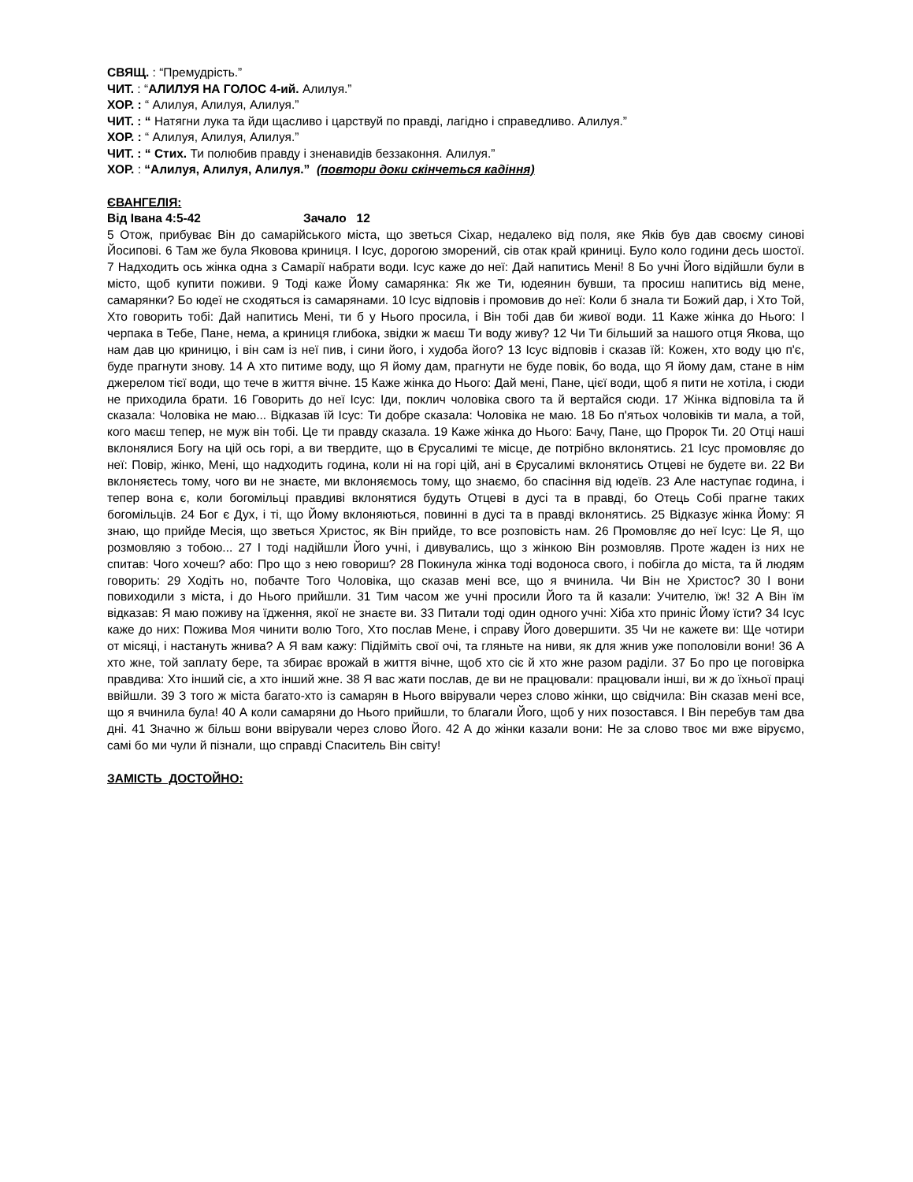СВЯЩ. : “Премудрість.”
ЧИТ. : “АЛИЛУЯ НА ГОЛОС 4-ий. Алилуя.”
ХОР. : “ Алилуя, Алилуя, Алилуя.”
ЧИТ. : “ Натягни лука та йди щасливо і царствуй по правді, лагідно і справедливо. Алилуя.”
ХОР. : “ Алилуя, Алилуя, Алилуя.”
ЧИТ. : “ Стих. Ти полюбив правду і зненавидів беззаконня. Алилуя.”
ХОР. : “Алилуя, Алилуя, Алилуя.” (повтори доки скінчеться кадіння)
ЄВАНГЕЛІЯ:
Від Івана 4:5-42 Зачало 12
5 Отож, прибуває Він до самарійського міста, що зветься Сіхар, недалеко від поля, яке Яків був дав своєму синові Йосипові. 6 Там же була Яковова криниця. І Ісус, дорогою зморений, сів отак край криниці. Було коло години десь шостої. 7 Надходить ось жінка одна з Самарії набрати води. Ісус каже до неї: Дай напитись Мені! 8 Бо учні Його відійшли були в місто, щоб купити поживи. 9 Тоді каже Йому самарянка: Як же Ти, юдеянин бувши, та просиш напитись від мене, самарянки? Бо юдеї не сходяться із самарянами. 10 Ісус відповів і промовив до неї: Коли б знала ти Божий дар, і Хто Той, Хто говорить тобі: Дай напитись Мені, ти б у Нього просила, і Він тобі дав би живої води. 11 Каже жінка до Нього: І черпака в Тебе, Пане, нема, а криниця глибока, звідки ж маєш Ти воду живу? 12 Чи Ти більший за нашого отця Якова, що нам дав цю криницю, і він сам із неї пив, і сини його, і худоба його? 13 Ісус відповів і сказав їй: Кожен, хто воду цю п'є, буде прагнути знову. 14 А хто питиме воду, що Я йому дам, прагнути не буде повік, бо вода, що Я йому дам, стане в нім джерелом тієї води, що тече в життя вічне. 15 Каже жінка до Нього: Дай мені, Пане, цієї води, щоб я пити не хотіла, і сюди не приходила брати. 16 Говорить до неї Ісус: Іди, поклич чоловіка свого та й вертайся сюди. 17 Жінка відповіла та й сказала: Чоловіка не маю... Відказав їй Ісус: Ти добре сказала: Чоловіка не маю. 18 Бо п'ятьох чоловіків ти мала, а той, кого маєш тепер, не муж він тобі. Це ти правду сказала. 19 Каже жінка до Нього: Бачу, Пане, що Пророк Ти. 20 Отці наші вклонялися Богу на цій ось горі, а ви твердите, що в Єрусалимі те місце, де потрібно вклонятись. 21 Ісус промовляє до неї: Повір, жінко, Мені, що надходить година, коли ні на горі цій, ані в Єрусалимі вклонятись Отцеві не будете ви. 22 Ви вклоняєтесь тому, чого ви не знаєте, ми вклоняємось тому, що знаємо, бо спасіння від юдеїв. 23 Але наступає година, і тепер вона є, коли богомільці правдиві вклонятися будуть Отцеві в дусі та в правді, бо Отець Собі прагне таких богомільців. 24 Бог є Дух, і ті, що Йому вклоняються, повинні в дусі та в правді вклонятись. 25 Відказує жінка Йому: Я знаю, що прийде Месія, що зветься Христос, як Він прийде, то все розповість нам. 26 Промовляє до неї Ісус: Це Я, що розмовляю з тобою... 27 І тоді надійшли Його учні, і дивувались, що з жінкою Він розмовляв. Проте жаден із них не спитав: Чого хочеш? або: Про що з нею говориш? 28 Покинула жінка тоді водоноса свого, і побігла до міста, та й людям говорить: 29 Ходіть но, побачте Того Чоловіка, що сказав мені все, що я вчинила. Чи Він не Христос? 30 І вони повиходили з міста, і до Нього прийшли. 31 Тим часом же учні просили Його та й казали: Учителю, їж! 32 А Він їм відказав: Я маю поживу на їдження, якої не знаєте ви. 33 Питали тоді один одного учні: Хіба хто приніс Йому їсти? 34 Ісус каже до них: Пожива Моя чинити волю Того, Хто послав Мене, і справу Його довершити. 35 Чи не кажете ви: Ще чотири от місяці, і настануть жнива? А Я вам кажу: Підійміть свої очі, та гляньте на ниви, як для жнив уже пополовіли вони! 36 А хто жне, той заплату бере, та збирає врожай в життя вічне, щоб хто сіє й хто жне разом раділи. 37 Бо про це поговірка правдива: Хто інший сіє, а хто інший жне. 38 Я вас жати послав, де ви не працювали: працювали інші, ви ж до їхньої праці ввійшли. 39 З того ж міста багато-хто із самарян в Нього ввірували через слово жінки, що свідчила: Він сказав мені все, що я вчинила була! 40 А коли самаряни до Нього прийшли, то благали Його, щоб у них позостався. І Він перебув там два дні. 41 Значно ж більш вони ввірували через слово Його. 42 А до жінки казали вони: Не за слово твоє ми вже віруємо, самі бо ми чули й пізнали, що справді Спаситель Він світу!
ЗАМІСТЬ ДОСТОЙНО: